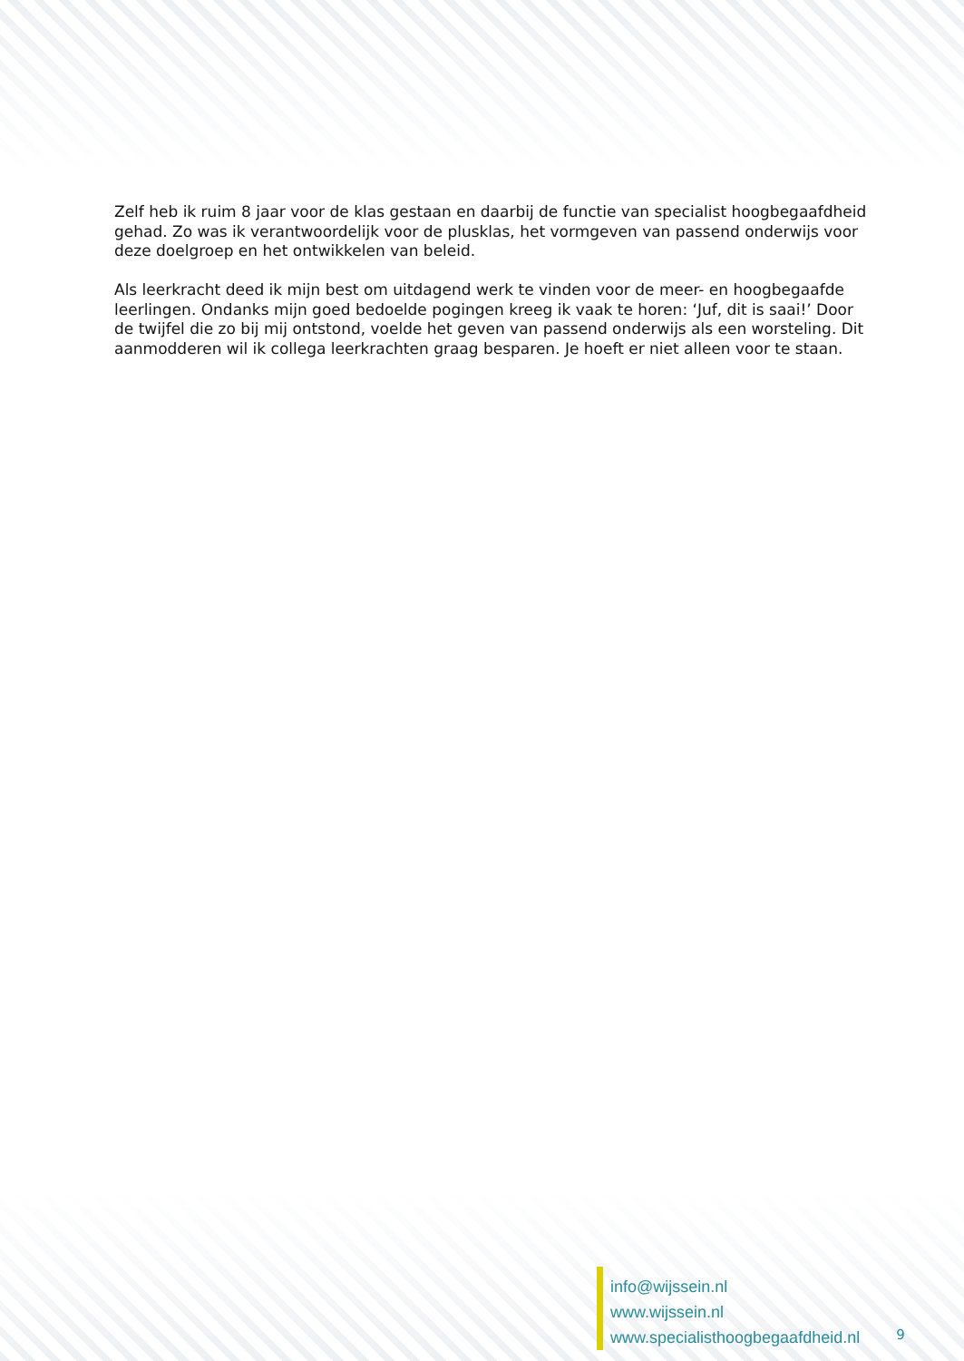Zelf heb ik ruim 8 jaar voor de klas gestaan en daarbij de functie van specialist hoogbegaafdheid gehad. Zo was ik verantwoordelijk voor de plusklas, het vormgeven van passend onderwijs voor deze doelgroep en het ontwikkelen van beleid.
Als leerkracht deed ik mijn best om uitdagend werk te vinden voor de meer- en hoogbegaafde leerlingen. Ondanks mijn goed bedoelde pogingen kreeg ik vaak te horen: ‘Juf, dit is saai!’ Door de twijfel die zo bij mij ontstond, voelde het geven van passend onderwijs als een worsteling. Dit aanmodderen wil ik collega leerkrachten graag besparen. Je hoeft er niet alleen voor te staan.
info@wijssein.nl
www.wijssein.nl
www.specialisthoogbegaafdheid.nl
9